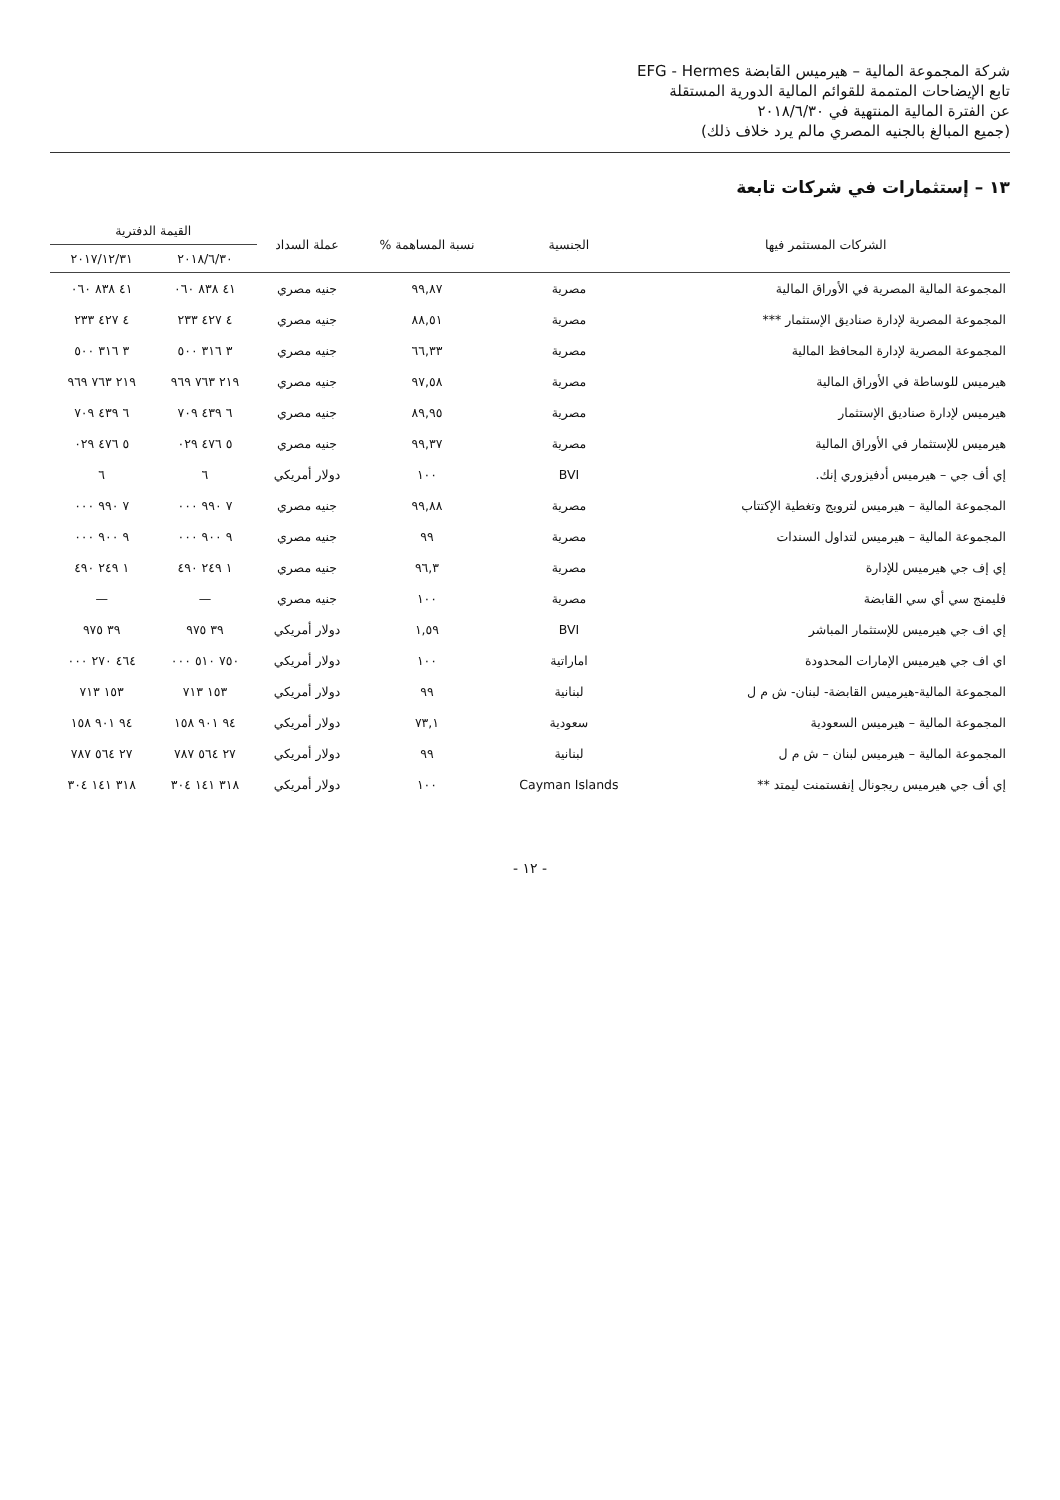شركة المجموعة المالية – هيرميس القابضة EFG - Hermes
تابع الإيضاحات المتممة للقوائم المالية الدورية المستقلة
عن الفترة المالية المنتهية في ٢٠١٨/٦/٣٠
(جميع المبالغ بالجنيه المصري مالم يرد خلاف ذلك)
١٣ – إستثمارات في شركات تابعة
| الشركات المستثمر فيها | الجنسية | نسبة المساهمة % | عملة السداد | القيمة الدفترية | |
| --- | --- | --- | --- | --- | --- |
| | | | | ٢٠١٨/٦/٣٠ | ٢٠١٧/١٢/٣١ |
| المجموعة المالية المصرية في الأوراق المالية | مصرية | ٩٩,٨٧ | جنيه مصري | ٤١ ٨٣٨ ٠٦٠ | ٤١ ٨٣٨ ٠٦٠ |
| المجموعة المصرية لإدارة صناديق الإستثمار *** | مصرية | ٨٨,٥١ | جنيه مصري | ٤ ٤٢٧ ٢٣٣ | ٤ ٤٢٧ ٢٣٣ |
| المجموعة المصرية لإدارة المحافظ المالية | مصرية | ٦٦,٣٣ | جنيه مصري | ٣ ٣١٦ ٥٠٠ | ٣ ٣١٦ ٥٠٠ |
| هيرميس للوساطة في الأوراق المالية | مصرية | ٩٧,٥٨ | جنيه مصري | ٢١٩ ٧٦٣ ٩٦٩ | ٢١٩ ٧٦٣ ٩٦٩ |
| هيرميس لإدارة صناديق الإستثمار | مصرية | ٨٩,٩٥ | جنيه مصري | ٦ ٤٣٩ ٧٠٩ | ٦ ٤٣٩ ٧٠٩ |
| هيرميس للإستثمار في الأوراق المالية | مصرية | ٩٩,٣٧ | جنيه مصري | ٥ ٤٧٦ ٠٢٩ | ٥ ٤٧٦ ٠٢٩ |
| إي أف جي – هيرميس أدفيزوري إنك. | BVI | ١٠٠ | دولار أمريكي | ٦ | ٦ |
| المجموعة المالية – هيرميس لترويج وتغطية الإكتتاب | مصرية | ٩٩,٨٨ | جنيه مصري | ٧ ٩٩٠ ٠٠٠ | ٧ ٩٩٠ ٠٠٠ |
| المجموعة المالية – هيرميس لتداول السندات | مصرية | ٩٩ | جنيه مصري | ٩ ٩٠٠ ٠٠٠ | ٩ ٩٠٠ ٠٠٠ |
| إي إف جي هيرميس للإدارة | مصرية | ٩٦,٣ | جنيه مصري | ١ ٢٤٩ ٤٩٠ | ١ ٢٤٩ ٤٩٠ |
| فليمنج سي أي سي القابضة | مصرية | ١٠٠ | جنيه مصري | — | — |
| إي اف جي هيرميس للإستثمار المباشر | BVI | ١,٥٩ | دولار أمريكي | ٣٩ ٩٧٥ | ٣٩ ٩٧٥ |
| اي اف جي هيرميس الإمارات المحدودة | اماراتية | ١٠٠ | دولار أمريكي | ٧٥٠ ٥١٠ ٠٠٠ | ٤٦٤ ٢٧٠ ٠٠٠ |
| المجموعة المالية-هيرميس القابضة- لبنان- ش م ل | لبنانية | ٩٩ | دولار أمريكي | ١٥٣ ٧١٣ | ١٥٣ ٧١٣ |
| المجموعة المالية – هيرميس السعودية | سعودية | ٧٣,١ | دولار أمريكي | ٩٤ ٩٠١ ١٥٨ | ٩٤ ٩٠١ ١٥٨ |
| المجموعة المالية – هيرميس لبنان – ش م ل | لبنانية | ٩٩ | دولار أمريكي | ٢٧ ٥٦٤ ٧٨٧ | ٢٧ ٥٦٤ ٧٨٧ |
| إي أف جي هيرميس ريجونال إنفستمنت ليمتد ** | Cayman Islands | ١٠٠ | دولار أمريكي | ٣١٨ ١٤١ ٣٠٤ | ٣١٨ ١٤١ ٣٠٤ |
- ١٢ -